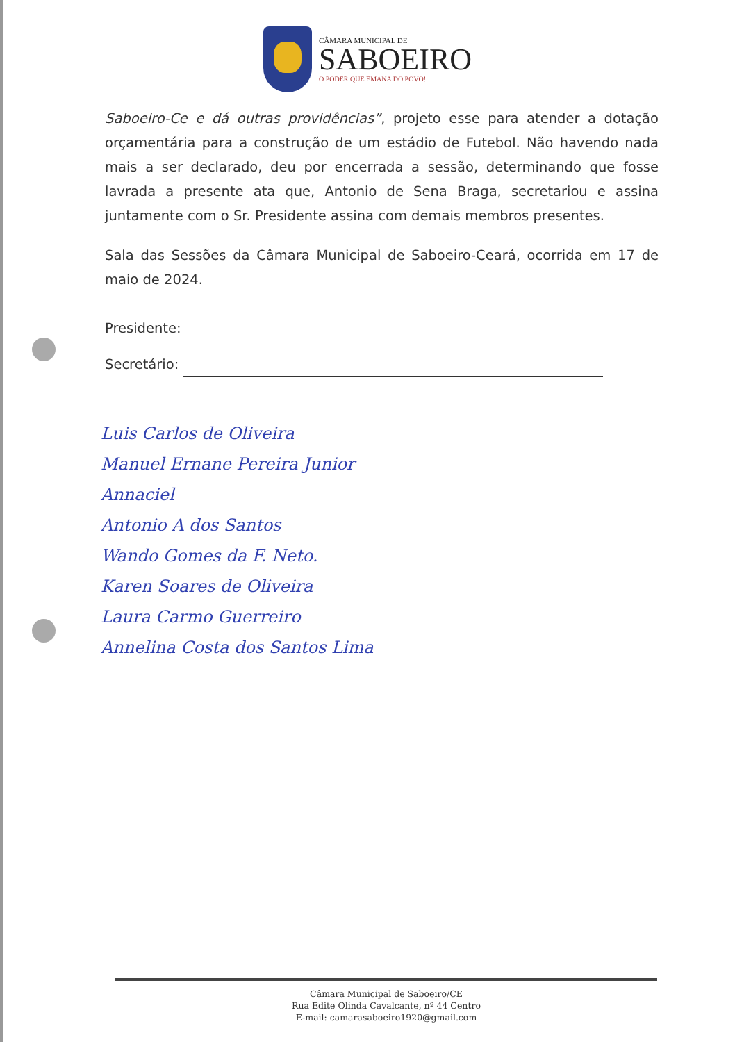CÂMARA MUNICIPAL DE
SABOEIRO
O PODER QUE EMANA DO POVO!
Saboeiro-Ce e dá outras providências”, projeto esse para atender a dotação orçamentária para a construção de um estádio de Futebol. Não havendo nada mais a ser declarado, deu por encerrada a sessão, determinando que fosse lavrada a presente ata que, Antonio de Sena Braga, secretariou e assina juntamente com o Sr. Presidente assina com demais membros presentes.
Sala das Sessões da Câmara Municipal de Saboeiro-Ceará, ocorrida em 17 de maio de 2024.
Presidente:
Secretário:
Luis Carlos de Oliveira
Manuel Ernane Pereira Junior
Annaciel
Antonio A dos Santos
Wando Gomes da F. Neto.
Karen Soares de Oliveira
Laura Carmo Guerreiro
Annelina Costa dos Santos Lima
Câmara Municipal de Saboeiro/CE
Rua Edite Olinda Cavalcante, nº 44 Centro
E-mail: camarasaboeiro1920@gmail.com